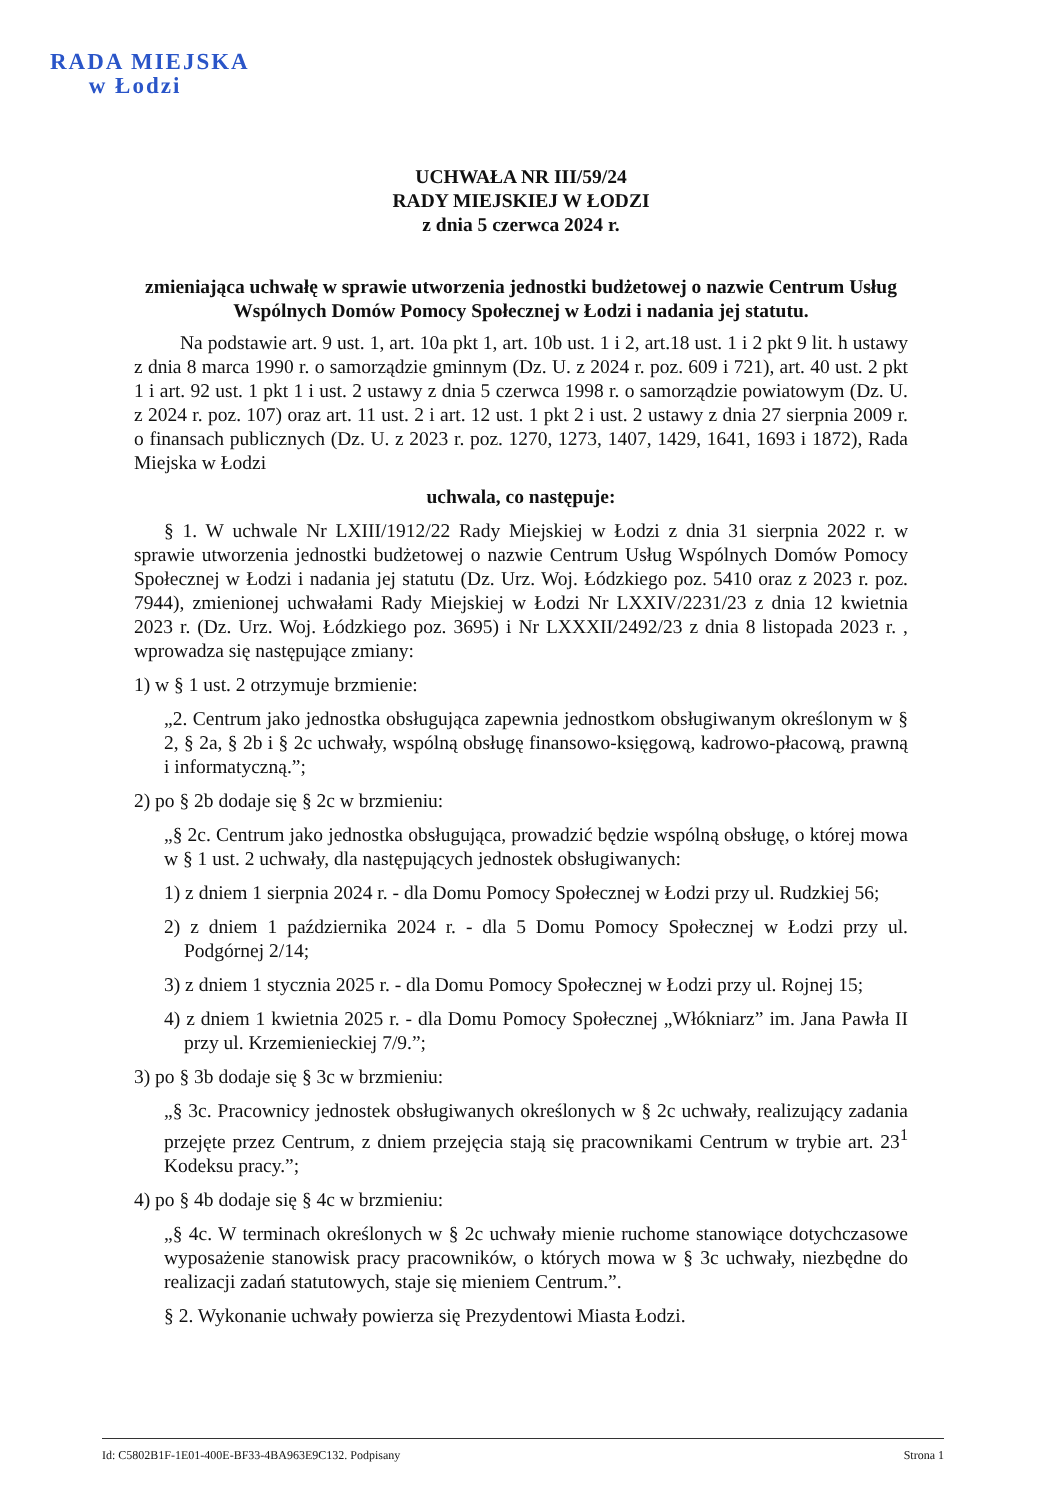RADA MIEJSKA
w Łodzi
UCHWAŁA NR III/59/24
RADY MIEJSKIEJ W ŁODZI
z dnia 5 czerwca 2024 r.
zmieniająca uchwałę w sprawie utworzenia jednostki budżetowej o nazwie Centrum Usług Wspólnych Domów Pomocy Społecznej w Łodzi i nadania jej statutu.
Na podstawie art. 9 ust. 1, art. 10a pkt 1, art. 10b ust. 1 i 2, art.18 ust. 1 i 2 pkt 9 lit. h ustawy z dnia 8 marca 1990 r. o samorządzie gminnym (Dz. U. z 2024 r. poz. 609 i 721), art. 40 ust. 2 pkt 1 i art. 92 ust. 1 pkt 1 i ust. 2 ustawy z dnia 5 czerwca 1998 r. o samorządzie powiatowym (Dz. U. z 2024 r. poz. 107) oraz art. 11 ust. 2 i art. 12 ust. 1 pkt 2 i ust. 2 ustawy z dnia 27 sierpnia 2009 r. o finansach publicznych (Dz. U. z 2023 r. poz. 1270, 1273, 1407, 1429, 1641, 1693 i 1872), Rada Miejska w Łodzi
uchwala, co następuje:
§ 1. W uchwale Nr LXIII/1912/22 Rady Miejskiej w Łodzi z dnia 31 sierpnia 2022 r. w sprawie utworzenia jednostki budżetowej o nazwie Centrum Usług Wspólnych Domów Pomocy Społecznej w Łodzi i nadania jej statutu (Dz. Urz. Woj. Łódzkiego poz. 5410 oraz z 2023 r. poz. 7944), zmienionej uchwałami Rady Miejskiej w Łodzi Nr LXXIV/2231/23 z dnia 12 kwietnia 2023 r. (Dz. Urz. Woj. Łódzkiego poz. 3695) i Nr LXXXII/2492/23 z dnia 8 listopada 2023 r. , wprowadza się następujące zmiany:
1) w § 1 ust. 2 otrzymuje brzmienie:
„2. Centrum jako jednostka obsługująca zapewnia jednostkom obsługiwanym określonym w § 2, § 2a, § 2b i § 2c uchwały, wspólną obsługę finansowo-księgową, kadrowo-płacową, prawną i informatyczną.”;
2) po § 2b dodaje się § 2c w brzmieniu:
„§ 2c. Centrum jako jednostka obsługująca, prowadzić będzie wspólną obsługę, o której mowa w § 1 ust. 2 uchwały, dla następujących jednostek obsługiwanych:
1) z dniem 1 sierpnia 2024 r. - dla Domu Pomocy Społecznej w Łodzi przy ul. Rudzkiej 56;
2) z dniem 1 października 2024 r. - dla 5 Domu Pomocy Społecznej w Łodzi przy ul. Podgórnej 2/14;
3) z dniem 1 stycznia 2025 r. - dla Domu Pomocy Społecznej w Łodzi przy ul. Rojnej 15;
4) z dniem 1 kwietnia 2025 r. - dla Domu Pomocy Społecznej „Włókniarz” im. Jana Pawła II przy ul. Krzemienieckiej 7/9.”;
3) po § 3b dodaje się § 3c w brzmieniu:
„§ 3c. Pracownicy jednostek obsługiwanych określonych w § 2c uchwały, realizujący zadania przejęte przez Centrum, z dniem przejęcia stają się pracownikami Centrum w trybie art. 23<sup>1</sup> Kodeksu pracy.”;
4) po § 4b dodaje się § 4c w brzmieniu:
„§ 4c. W terminach określonych w § 2c uchwały mienie ruchome stanowiące dotychczasowe wyposażenie stanowisk pracy pracowników, o których mowa w § 3c uchwały, niezbędne do realizacji zadań statutowych, staje się mieniem Centrum.”.
§ 2. Wykonanie uchwały powierza się Prezydentowi Miasta Łodzi.
Id: C5802B1F-1E01-400E-BF33-4BA963E9C132. Podpisany Strona 1